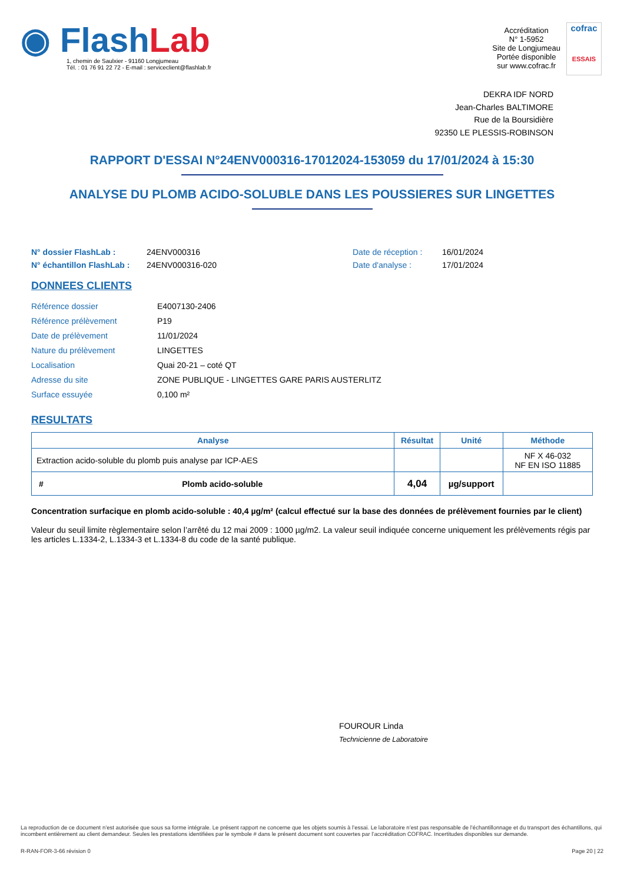◉ FlashLab
1, chemin de Saulxier - 91160 Longjumeau
Tél. : 01 76 91 22 72 - E-mail : serviceclient@flashlab.fr
Accréditation
N° 1-5952
Site de Longjumeau
Portée disponible
sur www.cofrac.fr
cofrac
ESSAIS
DEKRA IDF NORD
Jean-Charles BALTIMORE
Rue de la Boursidière
92350 LE PLESSIS-ROBINSON
RAPPORT D'ESSAI N°24ENV000316-17012024-153059 du 17/01/2024 à 15:30
ANALYSE DU PLOMB ACIDO-SOLUBLE DANS LES POUSSIERES SUR LINGETTES
N° dossier FlashLab : 24ENV000316 Date de réception : 16/01/2024 N° échantillon FlashLab : 24ENV000316-020 Date d'analyse : 17/01/2024
DONNEES CLIENTS
Référence dossier E4007130-2406 Référence prélèvement P19 Date de prélèvement 11/01/2024 Nature du prélèvement LINGETTES Localisation Quai 20-21 – coté QT Adresse du site ZONE PUBLIQUE - LINGETTES GARE PARIS AUSTERLITZ Surface essuyée 0,100 m²
RESULTATS
| Analyse | | Résultat | Unité | Méthode |
| --- | --- | --- | --- | --- |
| Extraction acido-soluble du plomb puis analyse par ICP-AES | | | | NF X 46-032 NF EN ISO 11885 |
| # | Plomb acido-soluble | 4,04 | µg/support | |
Concentration surfacique en plomb acido-soluble : 40,4 µg/m² (calcul effectué sur la base des données de prélèvement fournies par le client)
Valeur du seuil limite règlementaire selon l’arrêté du 12 mai 2009 : 1000 µg/m2. La valeur seuil indiquée concerne uniquement les prélèvements régis par les articles L.1334-2, L.1334-3 et L.1334-8 du code de la santé publique.
FOUROUR Linda
Technicienne de Laboratoire
La reproduction de ce document n’est autorisée que sous sa forme intégrale. Le présent rapport ne concerne que les objets soumis à l’essai. Le laboratoire n’est pas responsable de l’échantillonnage et du transport des échantillons, qui incombent entièrement au client demandeur. Seules les prestations identifiées par le symbole # dans le présent document sont couvertes par l’accréditation COFRAC. Incertitudes disponibles sur demande.
R-RAN-FOR-3-66 révision 0 Page 20 | 22